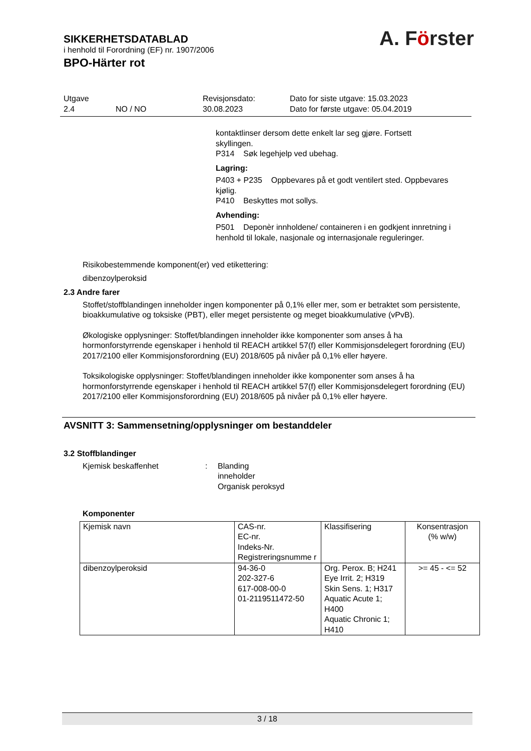SIKKERHETSDATABLAD
i henhold til Forordning (EF) nr. 1907/2006
BPO-Härter rot
A. Förster
| Utgave 2.4 | NO / NO | Revisjonsdato: 30.08.2023 | Dato for siste utgave: 15.03.2023 Dato for første utgave: 05.04.2019 |
kontaktlinser dersom dette enkelt lar seg gjøre. Fortsett skyllingen.
P314 Søk legehjelp ved ubehag.
Lagring:
P403 + P235 Oppbevares på et godt ventilert sted. Oppbevares kjølig.
P410 Beskyttes mot sollys.
Avhending:
P501 Deponèr innholdene/ containeren i en godkjent innretning i henhold til lokale, nasjonale og internasjonale reguleringer.
Risikobestemmende komponent(er) ved etikettering:
dibenzoylperoksid
2.3 Andre farer
Stoffet/stoffblandingen inneholder ingen komponenter på 0,1% eller mer, som er betraktet som persistente, bioakkumulative og toksiske (PBT), eller meget persistente og meget bioakkumulative (vPvB).
Økologiske opplysninger: Stoffet/blandingen inneholder ikke komponenter som anses å ha hormonforstyrrende egenskaper i henhold til REACH artikkel 57(f) eller Kommisjonsdelegert forordning (EU) 2017/2100 eller Kommisjonsforordning (EU) 2018/605 på nivåer på 0,1% eller høyere.
Toksikologiske opplysninger: Stoffet/blandingen inneholder ikke komponenter som anses å ha hormonforstyrrende egenskaper i henhold til REACH artikkel 57(f) eller Kommisjonsdelegert forordning (EU) 2017/2100 eller Kommisjonsforordning (EU) 2018/605 på nivåer på 0,1% eller høyere.
AVSNITT 3: Sammensetning/opplysninger om bestanddeler
3.2 Stoffblandinger
Kjemisk beskaffenhet : Blanding
inneholder
Organisk peroksyd
Komponenter
| Kjemisk navn | CAS-nr. EC-nr. Indeks-Nr. Registreringsnumme r | Klassifisering | Konsentrasjon (% w/w) |
| dibenzoylperoksid | 94-36-0 202-327-6 617-008-00-0 01-2119511472-50 | Org. Perox. B; H241 Eye Irrit. 2; H319 Skin Sens. 1; H317 Aquatic Acute 1; H400 Aquatic Chronic 1; H410 | >= 45 - <= 52 |
3 / 18